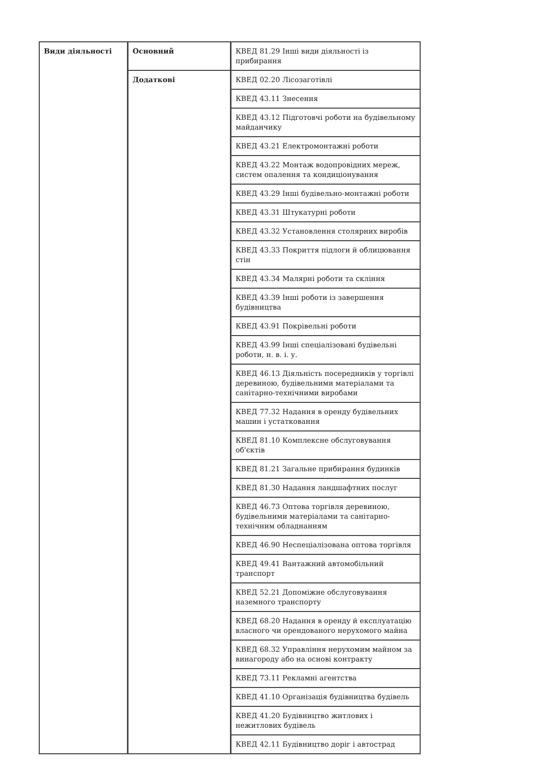| Види діяльності | Основний | КВЕД 81.29 Інші види діяльності із прибирання |
| | Додаткові | КВЕД 02.20 Лісозаготівлі |
| | | КВЕД 43.11 Знесення |
| | | КВЕД 43.12 Підготовчі роботи на будівельному майданчику |
| | | КВЕД 43.21 Електромонтажні роботи |
| | | КВЕД 43.22 Монтаж водопровідних мереж, систем опалення та кондиціонування |
| | | КВЕД 43.29 Інші будівельно-монтажні роботи |
| | | КВЕД 43.31 Штукатурні роботи |
| | | КВЕД 43.32 Установлення столярних виробів |
| | | КВЕД 43.33 Покриття підлоги й облицювання стін |
| | | КВЕД 43.34 Малярні роботи та скління |
| | | КВЕД 43.39 Інші роботи із завершення будівництва |
| | | КВЕД 43.91 Покрівельні роботи |
| | | КВЕД 43.99 Інші спеціалізовані будівельні роботи, н. в. і. у. |
| | | КВЕД 46.13 Діяльність посередників у торгівлі деревиною, будівельними матеріалами та санітарно-технічними виробами |
| | | КВЕД 77.32 Надання в оренду будівельних машин і устатковання |
| | | КВЕД 81.10 Комплексне обслуговування об'єктів |
| | | КВЕД 81.21 Загальне прибирання будинків |
| | | КВЕД 81.30 Надання ландшафтних послуг |
| | | КВЕД 46.73 Оптова торгівля деревиною, будівельними матеріалами та санітарно-технічним обладнанням |
| | | КВЕД 46.90 Неспеціалізована оптова торгівля |
| | | КВЕД 49.41 Вантажний автомобільний транспорт |
| | | КВЕД 52.21 Допоміжне обслуговування наземного транспорту |
| | | КВЕД 68.20 Надання в оренду й експлуатацію власного чи орендованого нерухомого майна |
| | | КВЕД 68.32 Управління нерухомим майном за винагороду або на основі контракту |
| | | КВЕД 73.11 Рекламні агентства |
| | | КВЕД 41.10 Організація будівництва будівель |
| | | КВЕД 41.20 Будівництво житлових і нежитлових будівель |
| | | КВЕД 42.11 Будівництво доріг і автострад |